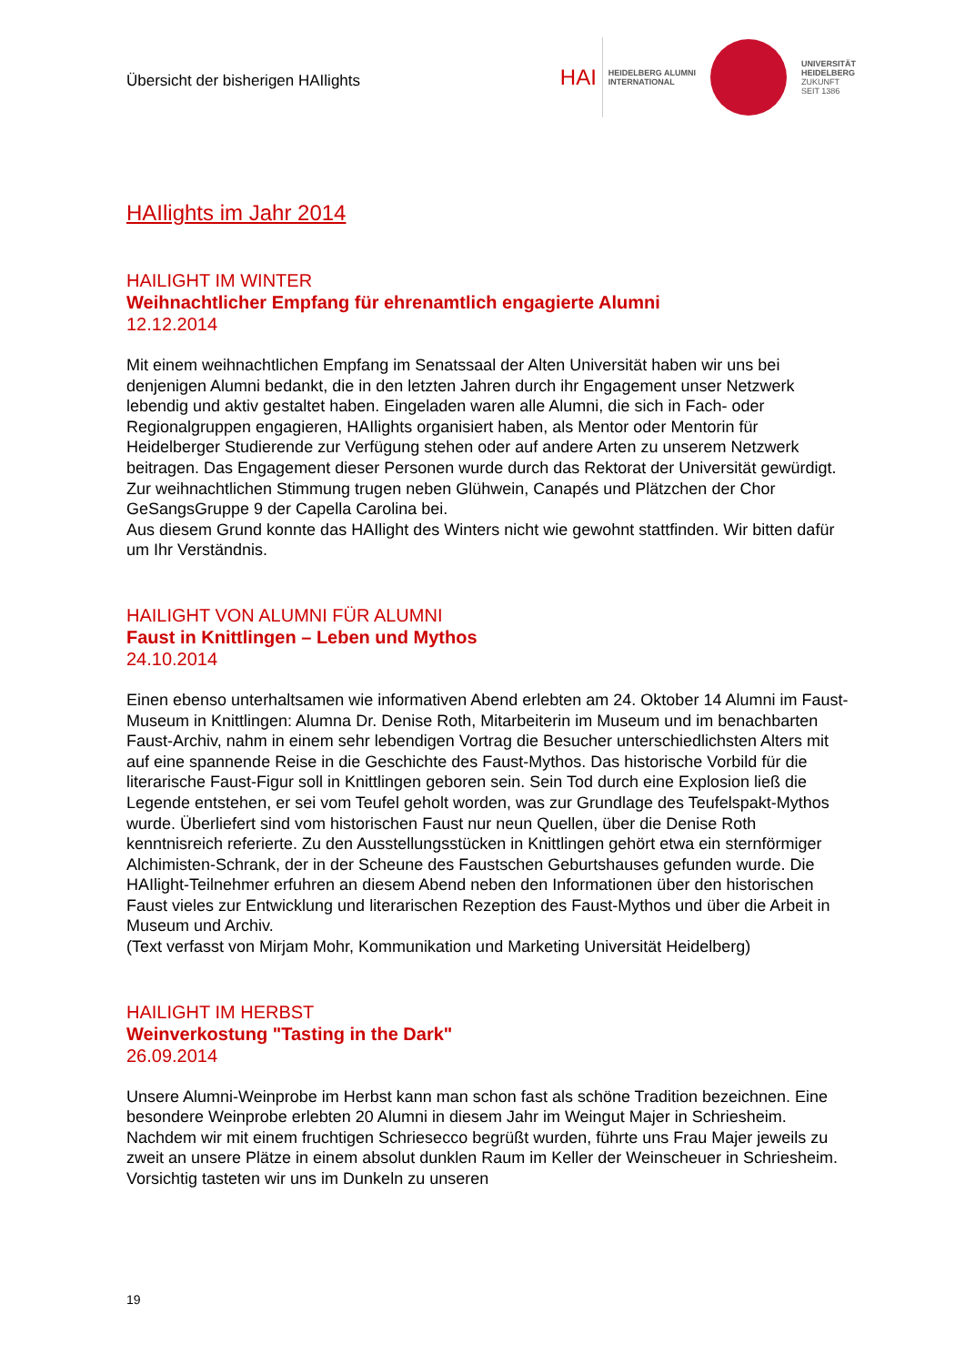Übersicht der bisherigen HAIlights
HAI HEIDELBERG ALUMNI
INTERNATIONAL
UNIVERSITÄT
HEIDELBERG
ZUKUNFT
SEIT 1386
HAIlights im Jahr 2014
HAILIGHT IM WINTER
Weihnachtlicher Empfang für ehrenamtlich engagierte Alumni
12.12.2014
Mit einem weihnachtlichen Empfang im Senatssaal der Alten Universität haben wir uns bei denjenigen Alumni bedankt, die in den letzten Jahren durch ihr Engagement unser Netzwerk lebendig und aktiv gestaltet haben. Eingeladen waren alle Alumni, die sich in Fach- oder Regionalgruppen engagieren, HAIlights organisiert haben, als Mentor oder Mentorin für Heidelberger Studierende zur Verfügung stehen oder auf andere Arten zu unserem Netzwerk beitragen. Das Engagement dieser Personen wurde durch das Rektorat der Universität gewürdigt. Zur weihnachtlichen Stimmung trugen neben Glühwein, Canapés und Plätzchen der Chor GeSangsGruppe 9 der Capella Carolina bei.
Aus diesem Grund konnte das HAIlight des Winters nicht wie gewohnt stattfinden. Wir bitten dafür um Ihr Verständnis.
HAILIGHT VON ALUMNI FÜR ALUMNI
Faust in Knittlingen – Leben und Mythos
24.10.2014
Einen ebenso unterhaltsamen wie informativen Abend erlebten am 24. Oktober 14 Alumni im Faust-Museum in Knittlingen: Alumna Dr. Denise Roth, Mitarbeiterin im Museum und im benachbarten Faust-Archiv, nahm in einem sehr lebendigen Vortrag die Besucher unterschiedlichsten Alters mit auf eine spannende Reise in die Geschichte des Faust-Mythos. Das historische Vorbild für die literarische Faust-Figur soll in Knittlingen geboren sein. Sein Tod durch eine Explosion ließ die Legende entstehen, er sei vom Teufel geholt worden, was zur Grundlage des Teufelspakt-Mythos wurde. Überliefert sind vom historischen Faust nur neun Quellen, über die Denise Roth kenntnisreich referierte. Zu den Ausstellungsstücken in Knittlingen gehört etwa ein sternförmiger Alchimisten-Schrank, der in der Scheune des Faustschen Geburtshauses gefunden wurde. Die HAIlight-Teilnehmer erfuhren an diesem Abend neben den Informationen über den historischen Faust vieles zur Entwicklung und literarischen Rezeption des Faust-Mythos und über die Arbeit in Museum und Archiv.
(Text verfasst von Mirjam Mohr, Kommunikation und Marketing Universität Heidelberg)
HAILIGHT IM HERBST
Weinverkostung "Tasting in the Dark"
26.09.2014
Unsere Alumni-Weinprobe im Herbst kann man schon fast als schöne Tradition bezeichnen. Eine besondere Weinprobe erlebten 20 Alumni in diesem Jahr im Weingut Majer in Schriesheim. Nachdem wir mit einem fruchtigen Schriesecco begrüßt wurden, führte uns Frau Majer jeweils zu zweit an unsere Plätze in einem absolut dunklen Raum im Keller der Weinscheuer in Schriesheim. Vorsichtig tasteten wir uns im Dunkeln zu unseren
19